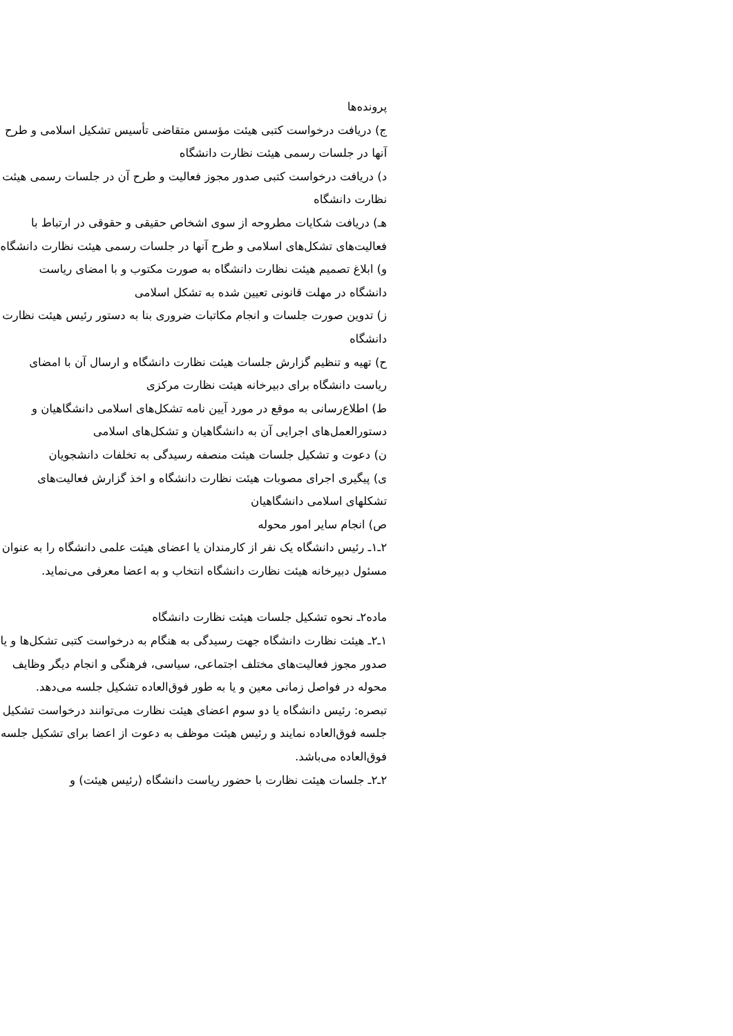پرونده‌ها
ج) دریافت درخواست کتبی هیئت مؤسس متقاضی تأسیس تشکیل اسلامی و طرح آنها در جلسات رسمی هیئت نظارت دانشگاه
د) دریافت درخواست کتبی صدور مجوز فعالیت و طرح آن در جلسات رسمی هیئت نظارت دانشگاه
هـ) دریافت شکایات مطروحه از سوی اشخاص حقیقی و حقوقی در ارتباط با فعالیت‌های تشکل‌های اسلامی و طرح آنها در جلسات رسمی هیئت نظارت دانشگاه
و) ابلاغ تصمیم هیئت نظارت دانشگاه به صورت مکتوب و با امضای ریاست دانشگاه در مهلت قانونی تعیین شده به تشکل اسلامی
ز) تدوین صورت جلسات و انجام مکاتبات ضروری بنا به دستور رئیس هیئت نظارت دانشگاه
ح) تهیه و تنظیم گزارش جلسات هیئت نظارت دانشگاه و ارسال آن با امضای ریاست دانشگاه برای دبیرخانه هیئت نظارت مرکزی
ط) اطلاع‌رسانی به موقع در مورد آیین نامه تشکل‌های اسلامی دانشگاهیان و دستورالعمل‌های اجرایی آن به دانشگاهیان و تشکل‌های اسلامی
ن) دعوت و تشکیل جلسات هیئت منصفه رسیدگی به تخلفات دانشجویان
ی) پیگیری اجرای مصوبات هیئت نظارت دانشگاه و اخذ گزارش فعالیت‌های تشکلهای اسلامی دانشگاهیان
ص) انجام سایر امور محوله
۲ـ۱ـ رئیس دانشگاه یک نفر از کارمندان یا اعضای هیئت علمی دانشگاه را به عنوان مسئول دبیرخانه هیئت نظارت دانشگاه انتخاب و به اعضا معرفی می‌نماید.
ماده۲ـ نحوه تشکیل جلسات هیئت نظارت دانشگاه
۱ـ۲ـ هیئت نظارت دانشگاه جهت رسیدگی به هنگام به درخواست کتبی تشکل‌ها و یا صدور مجوز فعالیت‌های مختلف اجتماعی، سیاسی، فرهنگی و انجام دیگر وظایف محوله در فواصل زمانی معین و یا به طور فوق‌العاده تشکیل جلسه می‌دهد.
تبصره: رئیس دانشگاه یا دو سوم اعضای هیئت نظارت می‌توانند درخواست تشکیل جلسه فوق‌العاده نمایند و رئیس هیئت موظف به دعوت از اعضا برای تشکیل جلسه فوق‌العاده می‌باشد.
۲ـ۲ـ جلسات هیئت نظارت با حضور ریاست دانشگاه (رئیس هیئت) و